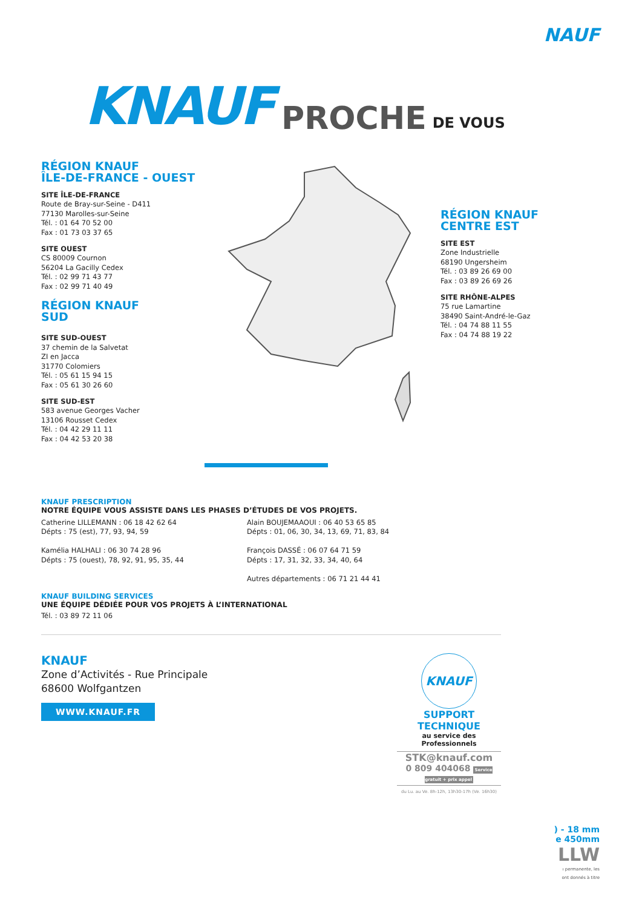NAUF
KNAUF PROCHE DE VOUS
RÉGION KNAUF
ÎLE-DE-FRANCE - OUEST
SITE ÎLE-DE-FRANCE
Route de Bray-sur-Seine - D411
77130 Marolles-sur-Seine
Tél. : 01 64 70 52 00
Fax : 01 73 03 37 65
SITE OUEST
CS 80009 Cournon
56204 La Gacilly Cedex
Tél. : 02 99 71 43 77
Fax : 02 99 71 40 49
RÉGION KNAUF
SUD
SITE SUD-OUEST
37 chemin de la Salvetat
ZI en Jacca
31770 Colomiers
Tél. : 05 61 15 94 15
Fax : 05 61 30 26 60
SITE SUD-EST
583 avenue Georges Vacher
13106 Rousset Cedex
Tél. : 04 42 29 11 11
Fax : 04 42 53 20 38
RÉGION KNAUF
CENTRE EST
SITE EST
Zone Industrielle
68190 Ungersheim
Tél. : 03 89 26 69 00
Fax : 03 89 26 69 26
SITE RHÔNE-ALPES
75 rue Lamartine
38490 Saint-André-le-Gaz
Tél. : 04 74 88 11 55
Fax : 04 74 88 19 22
KNAUF PRESCRIPTION
NOTRE ÉQUIPE VOUS ASSISTE DANS LES PHASES D’ÉTUDES DE VOS PROJETS.
Catherine LILLEMANN : 06 18 42 62 64
Dépts : 75 (est), 77, 93, 94, 59
Kamélia HALHALI : 06 30 74 28 96
Dépts : 75 (ouest), 78, 92, 91, 95, 35, 44
Alain BOUJEMAAOUI : 06 40 53 65 85
Dépts : 01, 06, 30, 34, 13, 69, 71, 83, 84
François DASSÉ : 06 07 64 71 59
Dépts : 17, 31, 32, 33, 34, 40, 64
Autres départements : 06 71 21 44 41
KNAUF BUILDING SERVICES
UNE ÉQUIPE DÉDIÉE POUR VOS PROJETS À L’INTERNATIONAL
Tél. : 03 89 72 11 06
KNAUF
Zone d’Activités - Rue Principale
68600 Wolfgantzen
WWW.KNAUF.FR
KNAUF
SUPPORT
TECHNIQUE
au service des Professionnels
STK@knauf.com
0 809 404068 Service gratuit + prix appel
du Lu. au Ve. 8h-12h, 13h30-17h (Ve. 16h30)
) - 18 mm
e 450mm
LLW
ı permanente, les
ont donnés à titre